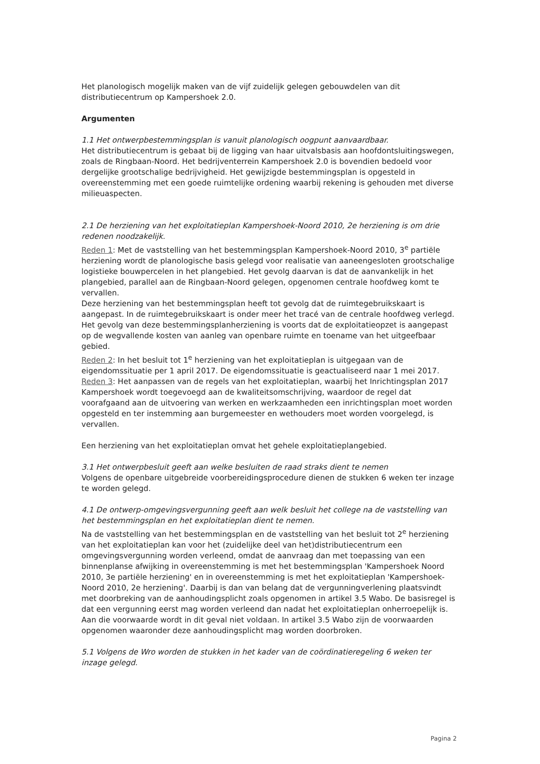Het planologisch mogelijk maken van de vijf zuidelijk gelegen gebouwdelen van dit distributiecentrum op Kampershoek 2.0.
Argumenten
1.1 Het ontwerpbestemmingsplan is vanuit planologisch oogpunt aanvaardbaar.
Het distributiecentrum is gebaat bij de ligging van haar uitvalsbasis aan hoofdontsluitingswegen, zoals de Ringbaan-Noord. Het bedrijventerrein Kampershoek 2.0 is bovendien bedoeld voor dergelijke grootschalige bedrijvigheid. Het gewijzigde bestemmingsplan is opgesteld in overeenstemming met een goede ruimtelijke ordening waarbij rekening is gehouden met diverse milieuaspecten.
2.1 De herziening van het exploitatieplan Kampershoek-Noord 2010, 2e herziening is om drie redenen noodzakelijk.
Reden 1: Met de vaststelling van het bestemmingsplan Kampershoek-Noord 2010, 3<sup>e</sup> partiële herziening wordt de planologische basis gelegd voor realisatie van aaneengesloten grootschalige logistieke bouwpercelen in het plangebied. Het gevolg daarvan is dat de aanvankelijk in het plangebied, parallel aan de Ringbaan-Noord gelegen, opgenomen centrale hoofdweg komt te vervallen.
Deze herziening van het bestemmingsplan heeft tot gevolg dat de ruimtegebruikskaart is aangepast. In de ruimtegebruikskaart is onder meer het tracé van de centrale hoofdweg verlegd. Het gevolg van deze bestemmingsplanherziening is voorts dat de exploitatieopzet is aangepast op de wegvallende kosten van aanleg van openbare ruimte en toename van het uitgeefbaar gebied.
Reden 2: In het besluit tot 1<sup>e</sup> herziening van het exploitatieplan is uitgegaan van de eigendomssituatie per 1 april 2017. De eigendomssituatie is geactualiseerd naar 1 mei 2017.
Reden 3: Het aanpassen van de regels van het exploitatieplan, waarbij het Inrichtingsplan 2017 Kampershoek wordt toegevoegd aan de kwaliteitsomschrijving, waardoor de regel dat voorafgaand aan de uitvoering van werken en werkzaamheden een inrichtingsplan moet worden opgesteld en ter instemming aan burgemeester en wethouders moet worden voorgelegd, is vervallen.
Een herziening van het exploitatieplan omvat het gehele exploitatieplangebied.
3.1 Het ontwerpbesluit geeft aan welke besluiten de raad straks dient te nemen
Volgens de openbare uitgebreide voorbereidingsprocedure dienen de stukken 6 weken ter inzage te worden gelegd.
4.1 De ontwerp-omgevingsvergunning geeft aan welk besluit het college na de vaststelling van het bestemmingsplan en het exploitatieplan dient te nemen.
Na de vaststelling van het bestemmingsplan en de vaststelling van het besluit tot 2<sup>e</sup> herziening van het exploitatieplan kan voor het (zuidelijke deel van het)distributiecentrum een omgevingsvergunning worden verleend, omdat de aanvraag dan met toepassing van een binnenplanse afwijking in overeenstemming is met het bestemmingsplan 'Kampershoek Noord 2010, 3e partiële herziening' en in overeenstemming is met het exploitatieplan 'Kampershoek-Noord 2010, 2e herziening'. Daarbij is dan van belang dat de vergunningverlening plaatsvindt met doorbreking van de aanhoudingsplicht zoals opgenomen in artikel 3.5 Wabo. De basisregel is dat een vergunning eerst mag worden verleend dan nadat het exploitatieplan onherroepelijk is. Aan die voorwaarde wordt in dit geval niet voldaan. In artikel 3.5 Wabo zijn de voorwaarden opgenomen waaronder deze aanhoudingsplicht mag worden doorbroken.
5.1 Volgens de Wro worden de stukken in het kader van de coördinatieregeling 6 weken ter inzage gelegd.
Pagina 2